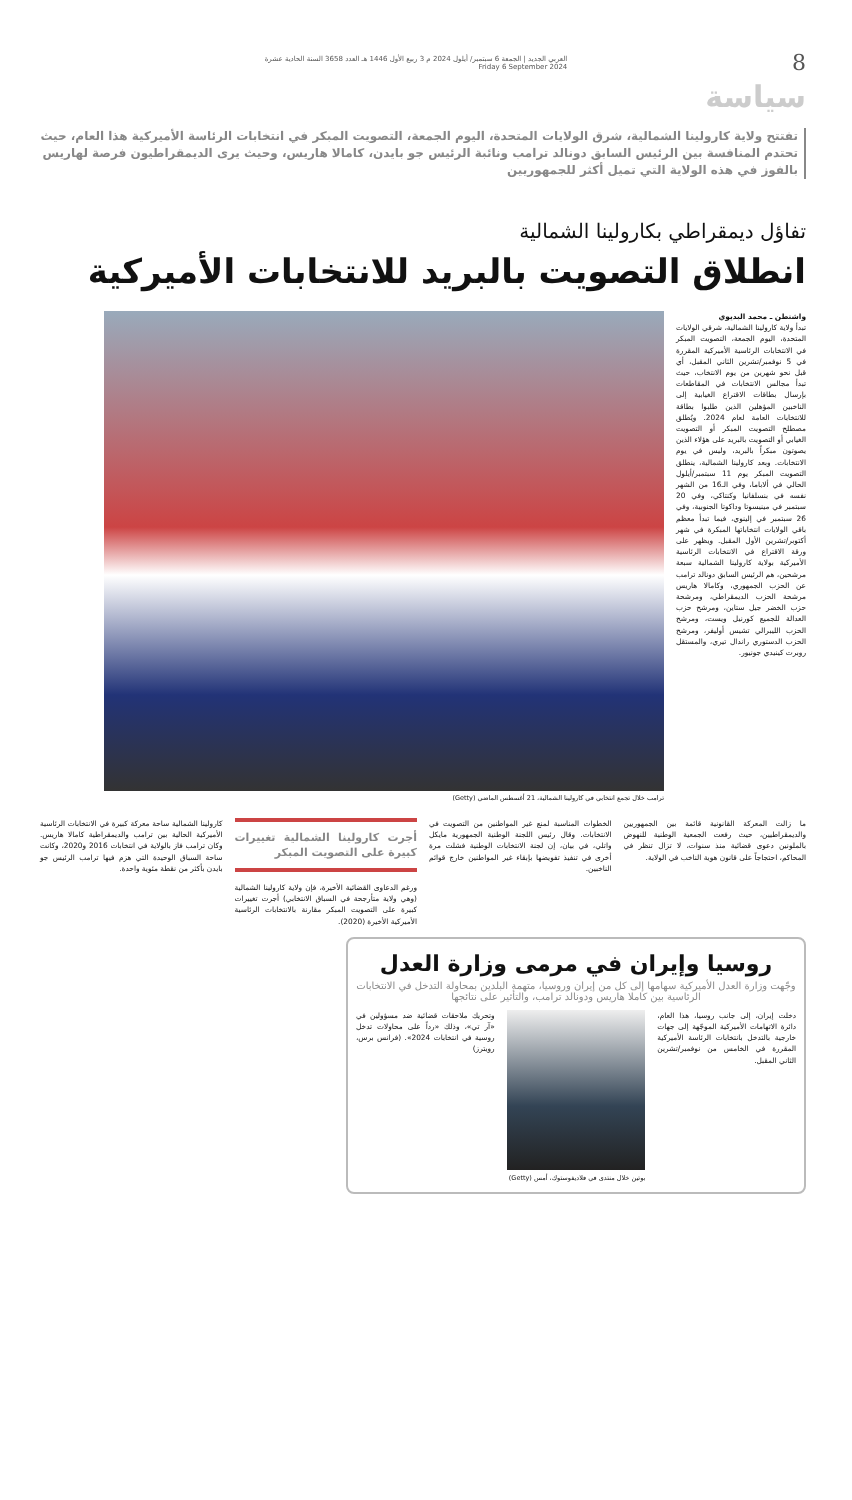8 العربي الجديد | الجمعة 6 سبتمبر/ أيلول 2024 م 3 ربيع الأول 1446 هـ العدد 3658 السنة الحادية عشرة
Friday 6 September 2024
سياسة
تفتتح ولاية كارولينا الشمالية، شرق الولايات المتحدة، اليوم الجمعة، التصويت المبكر في انتخابات الرئاسة الأميركية هذا العام، حيث تحتدم المنافسة بين الرئيس السابق دونالد ترامب ونائبة الرئيس جو بايدن، كامالا هاريس، وحيث يرى الديمقراطيون فرصة لهاريس بالفوز في هذه الولاية التي تميل أكثر للجمهوريين
تفاؤل ديمقراطي بكارولينا الشمالية
انطلاق التصويت بالبريد للانتخابات الأميركية
واشنطن ـ محمد البديوي
تبدأ ولاية كارولينا الشمالية، شرقي الولايات المتحدة، اليوم الجمعة، التصويت المبكر في الانتخابات الرئاسية الأميركية المقررة في 5 نوفمبر/تشرين الثاني المقبل، أي قبل نحو شهرين من يوم الانتخاب، حيث تبدأ مجالس الانتخابات في المقاطعات بإرسال بطاقات الاقتراع الغيابية إلى الناخبين المؤهلين الذين طلبوا بطاقة للانتخابات العامة لعام 2024. ويُطلق مصطلح التصويت المبكر أو التصويت الغيابي أو التصويت بالبريد على هؤلاء الذين يصوتون مبكراً بالبريد، وليس في يوم الانتخابات. وبعد كارولينا الشمالية، ينطلق التصويت المبكر يوم 11 سبتمبر/أيلول الحالي في ألاباما، وفي الـ16 من الشهر نفسه في بنسلفانيا وكنتاكي، وفي 20 سبتمبر في مينيسوتا وداكوتا الجنوبية، وفي 26 سبتمبر في إلينوي، فيما تبدأ معظم باقي الولايات انتخاباتها المبكرة في شهر أكتوبر/تشرين الأول المقبل. ويظهر على ورقة الاقتراع في الانتخابات الرئاسية الأميركية بولاية كارولينا الشمالية سبعة مرشحين، هم الرئيس السابق دونالد ترامب عن الحزب الجمهوري، وكامالا هاريس مرشحة الحزب الديمقراطي، ومرشحة حزب الخضر جيل ستاين، ومرشح حزب العدالة للجميع كورنيل ويست، ومرشح الحزب الليبرالي تشيس أوليفر، ومرشح الحزب الدستوري راندال تيري، والمستقل روبرت كينيدي جونيور.
ترامب خلال تجمع انتخابي في كارولينا الشمالية، 21 أغسطس الماضي (Getty)
ما زالت المعركة القانونية قائمة بين الجمهوريين والديمقراطيين، حيث رفعت الجمعية الوطنية للنهوض بالملونين دعوى قضائية منذ سنوات، لا تزال تنظر في المحاكم، احتجاجاً على قانون هوية الناخب في الولاية.
الخطوات المناسبة لمنع غير المواطنين من التصويت في الانتخابات. وقال رئيس اللجنة الوطنية الجمهورية مايكل واتلي، في بيان، إن لجنة الانتخابات الوطنية فشلت مرة أخرى في تنفيذ تفويضها بإبقاء غير المواطنين خارج قوائم الناخبين.
أجرت كارولينا الشمالية تغييرات كبيرة على التصويت المبكر
ورغم الدعاوى القضائية الأخيرة، فإن ولاية كارولينا الشمالية (وهي ولاية متأرجحة في السباق الانتخابي) أجرت تغييرات كبيرة على التصويت المبكر مقارنة بالانتخابات الرئاسية الأميركية الأخيرة (2020).
كارولينا الشمالية ساحة معركة كبيرة في الانتخابات الرئاسية الأميركية الحالية بين ترامب والديمقراطية كامالا هاريس. وكان ترامب فاز بالولاية في انتخابات 2016 و2020، وكانت ساحة السباق الوحيدة التي هزم فيها ترامب الرئيس جو بايدن بأكثر من نقطة مئوية واحدة.
روسيا وإيران في مرمى وزارة العدل
وجّهت وزارة العدل الأميركية سهامها إلى كل من إيران وروسيا، متهمة البلدين بمحاولة التدخل في الانتخابات الرئاسية بين كاملا هاريس ودونالد ترامب، والتأثير على نتائجها
دخلت إيران، إلى جانب روسيا، هذا العام، دائرة الاتهامات الأميركية الموجّهة إلى جهات خارجية بالتدخل بانتخابات الرئاسة الأميركية المقررة في الخامس من نوفمبر/تشرين الثاني المقبل.
بوتين خلال منتدى في فلاديفوستوك، أمس (Getty)
وتحريك ملاحقات قضائية ضد مسؤولين في «آر تي»، وذلك «رداً على محاولات تدخل روسية في انتخابات 2024». (فرانس برس، رويترز)